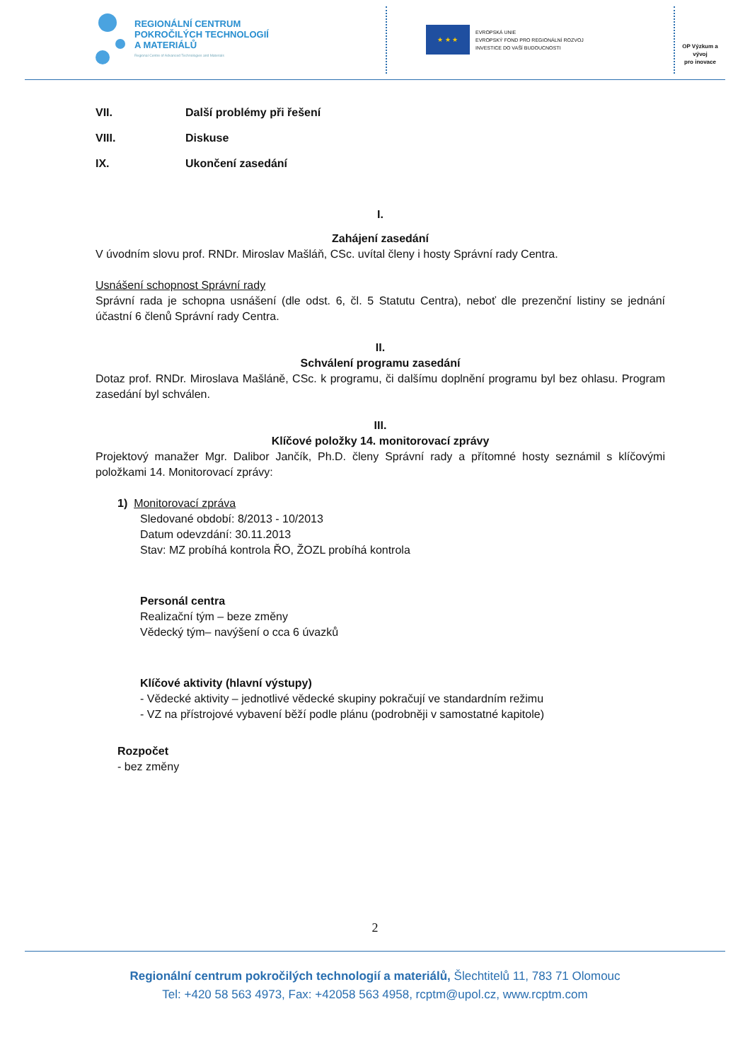REGIONÁLNÍ CENTRUM
POKROČILÝCH TECHNOLOGIÍ
A MATERIÁLŮ
Regional Centre of Advanced Technologies and Materials
★ ★ ★
EVROPSKÁ UNIE
EVROPSKÝ FOND PRO REGIONÁLNÍ ROZVOJ
INVESTICE DO VAŠÍ BUDOUCNOSTI
OP Výzkum a vývoj
pro inovace
VII. Další problémy při řešení
VIII. Diskuse
IX. Ukončení zasedání
I.
Zahájení zasedání
V úvodním slovu prof. RNDr. Miroslav Mašláň, CSc. uvítal členy i hosty Správní rady Centra.
Usnášení schopnost Správní rady
Správní rada je schopna usnášení (dle odst. 6, čl. 5 Statutu Centra), neboť dle prezenční listiny se jednání účastní 6 členů Správní rady Centra.
II.
Schválení programu zasedání
Dotaz prof. RNDr. Miroslava Mašláně, CSc. k programu, či dalšímu doplnění programu byl bez ohlasu. Program zasedání byl schválen.
III.
Klíčové položky 14. monitorovací zprávy
Projektový manažer Mgr. Dalibor Jančík, Ph.D. členy Správní rady a přítomné hosty seznámil s klíčovými položkami 14. Monitorovací zprávy:
1) Monitorovací zpráva
Sledované období: 8/2013 - 10/2013
Datum odevzdání: 30.11.2013
Stav: MZ probíhá kontrola ŘO, ŽOZL probíhá kontrola
Personál centra
Realizační tým – beze změny
Vědecký tým– navýšení o cca 6 úvazků
Klíčové aktivity (hlavní výstupy)
- Vědecké aktivity – jednotlivé vědecké skupiny pokračují ve standardním režimu
- VZ na přístrojové vybavení běží podle plánu (podrobněji v samostatné kapitole)
Rozpočet
- bez změny
2
Regionální centrum pokročilých technologií a materiálů, Šlechtitelů 11, 783 71 Olomouc
Tel: +420 58 563 4973, Fax: +42058 563 4958, rcptm@upol.cz, www.rcptm.com